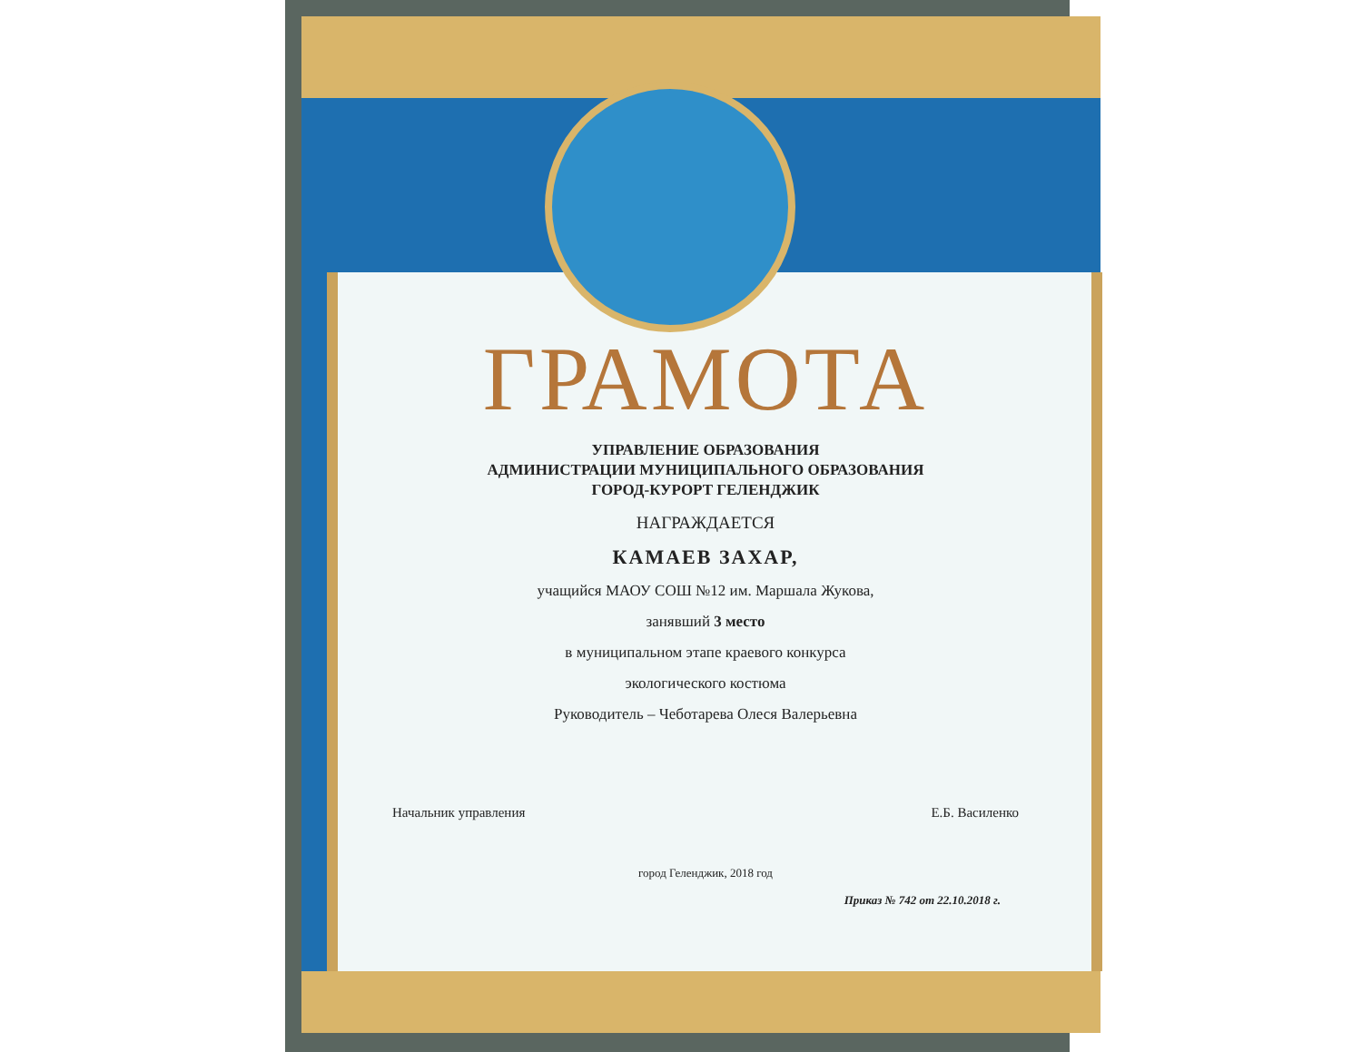ГРАМОТА
УПРАВЛЕНИЕ ОБРАЗОВАНИЯ
АДМИНИСТРАЦИИ МУНИЦИПАЛЬНОГО ОБРАЗОВАНИЯ
ГОРОД-КУРОРТ ГЕЛЕНДЖИК
НАГРАЖДАЕТСЯ
КАМАЕВ ЗАХАР,
учащийся МАОУ СОШ №12 им. Маршала Жукова,
занявший 3 место
в муниципальном этапе краевого конкурса
экологического костюма
Руководитель – Чеботарева Олеся Валерьевна
Начальник управления Е.Б. Василенко
город Геленджик, 2018 год
Приказ № 742 от 22.10.2018 г.